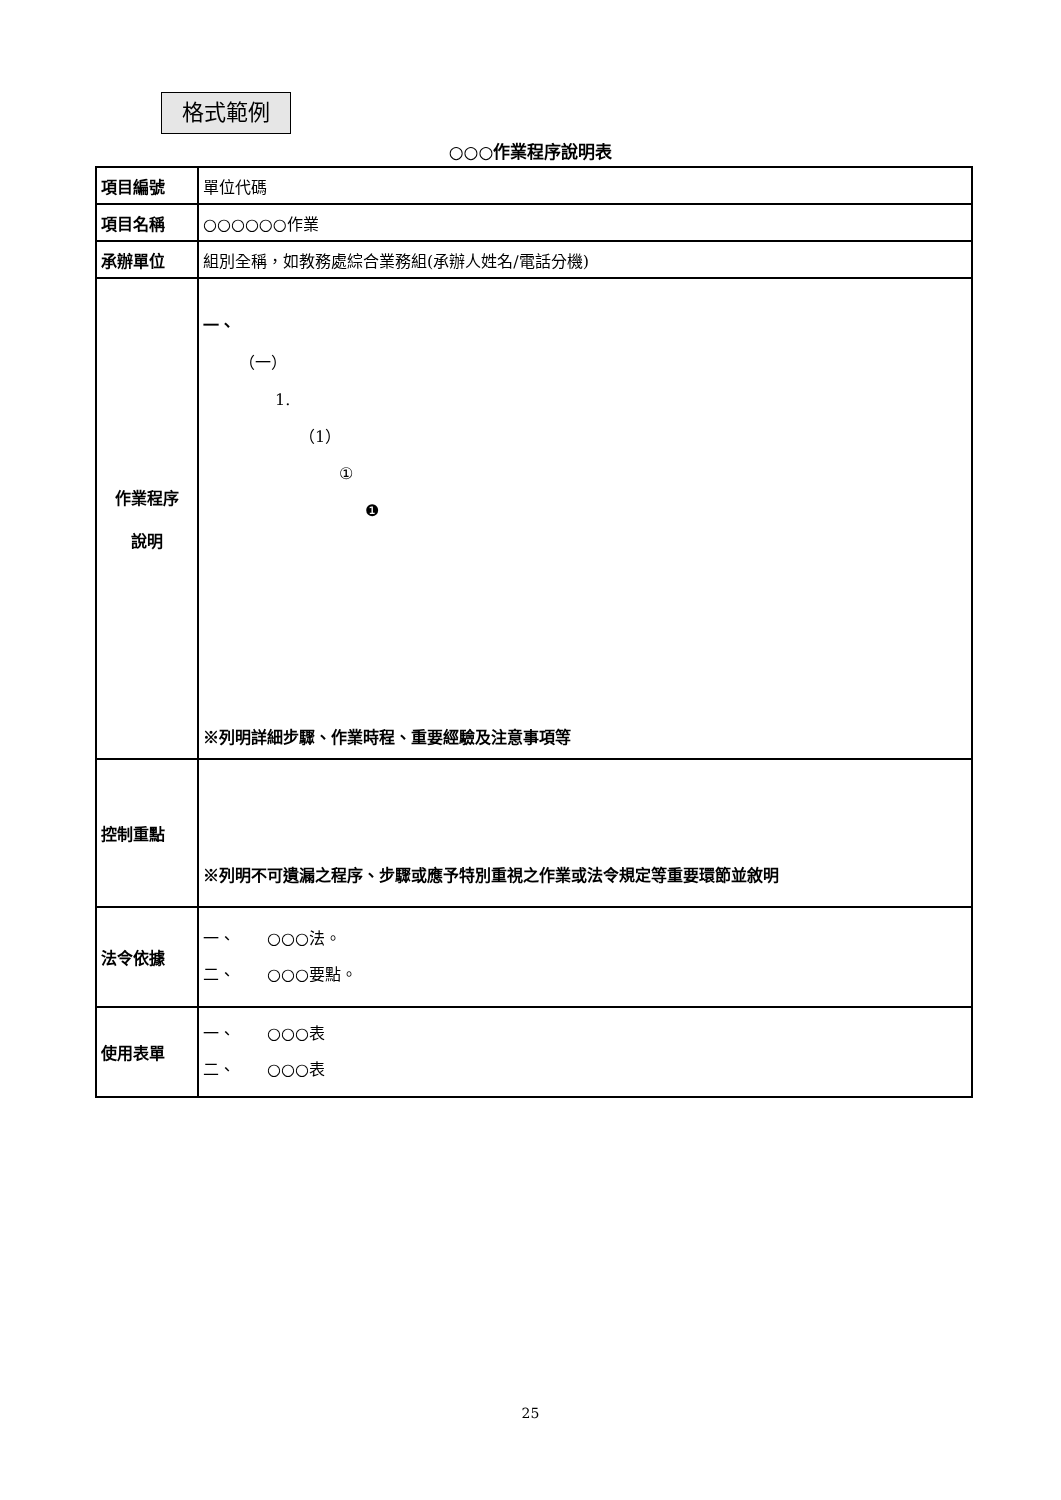格式範例
○○○作業程序說明表
| 項目編號 | 單位代碼 |
| 項目名稱 | ○○○○○○作業 |
| 承辦單位 | 組別全稱，如教務處綜合業務組(承辦人姓名/電話分機) |
| 作業程序 說明 | 一、 （一） 1. （1） ① ❶ ※列明詳細步驟、作業時程、重要經驗及注意事項等 |
| 控制重點 | ※列明不可遺漏之程序、步驟或應予特別重視之作業或法令規定等重要環節並敘明 |
| 法令依據 | 一、 ○○○法。 二、 ○○○要點。 |
| 使用表單 | 一、 ○○○表 二、 ○○○表 |
25